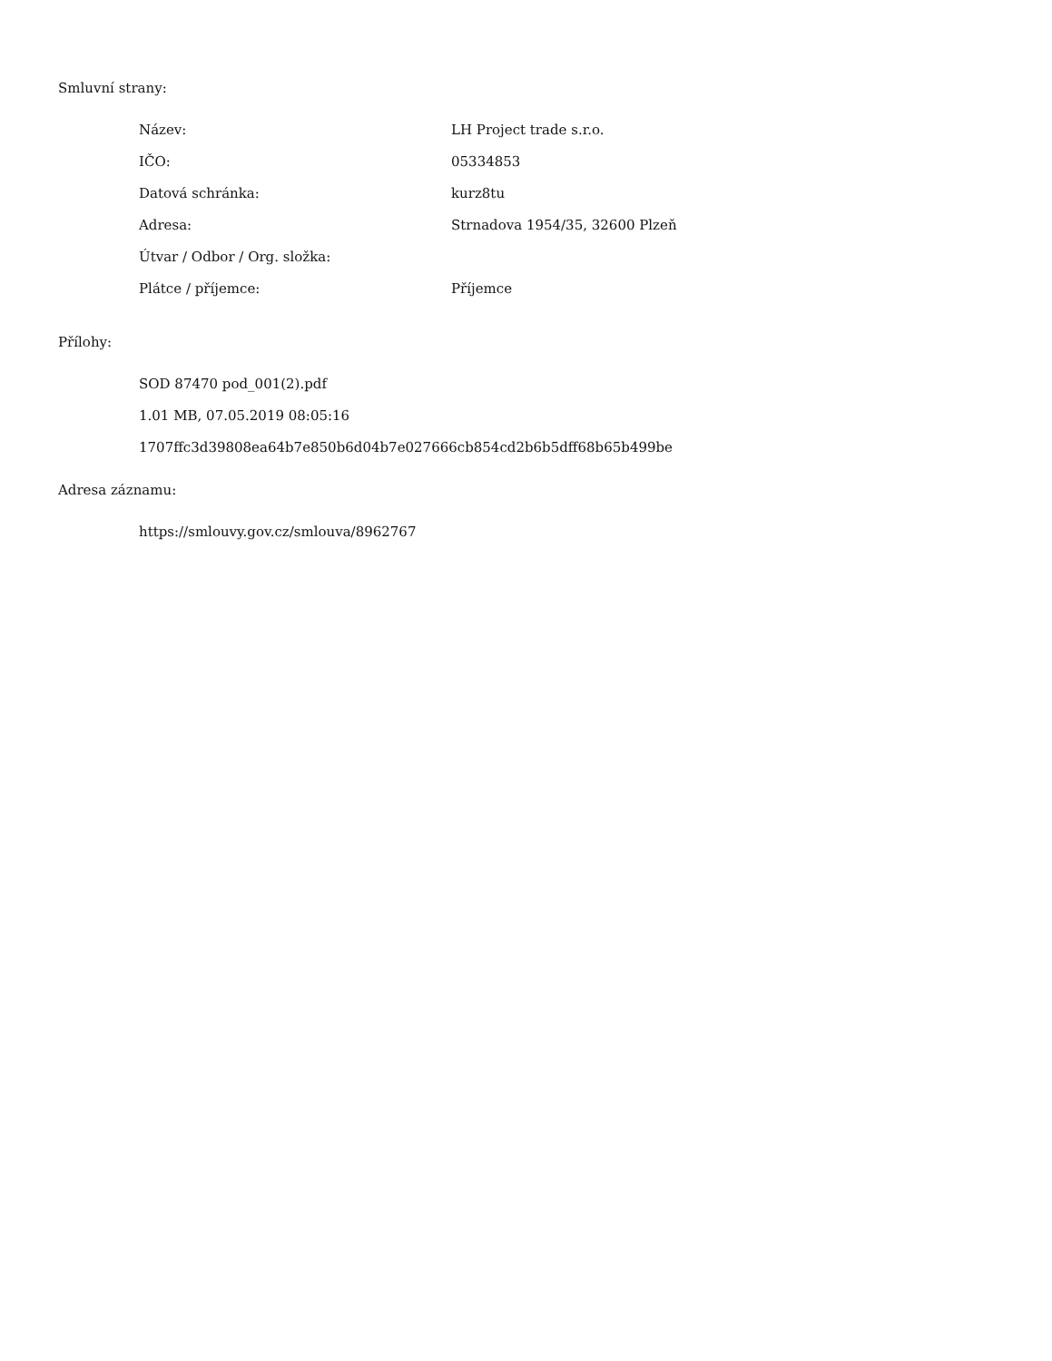Smluvní strany:
| Název: | LH Project trade s.r.o. |
| IČO: | 05334853 |
| Datová schránka: | kurz8tu |
| Adresa: | Strnadova 1954/35, 32600 Plzeň |
| Útvar / Odbor / Org. složka: | |
| Plátce / příjemce: | Příjemce |
Přílohy:
SOD 87470 pod_001(2).pdf
1.01 MB, 07.05.2019 08:05:16
1707ffc3d39808ea64b7e850b6d04b7e027666cb854cd2b6b5dff68b65b499be
Adresa záznamu:
https://smlouvy.gov.cz/smlouva/8962767